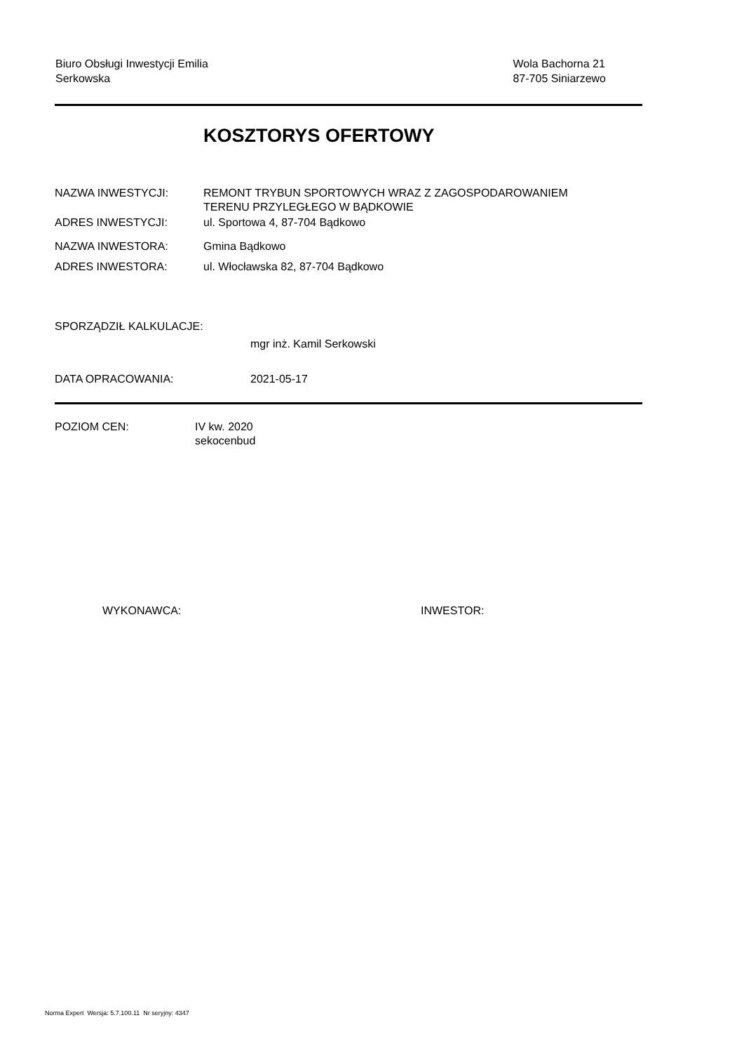Biuro Obsługi Inwestycji Emilia
Serkowska
Wola Bachorna 21
87-705 Siniarzewo
KOSZTORYS OFERTOWY
NAZWA INWESTYCJI: REMONT TRYBUN SPORTOWYCH WRAZ Z ZAGOSPODAROWANIEM
TERENU PRZYLEGŁEGO W BĄDKOWIE
ADRES INWESTYCJI: ul. Sportowa 4, 87-704 Bądkowo
NAZWA INWESTORA: Gmina Bądkowo
ADRES INWESTORA: ul. Włocławska 82, 87-704 Bądkowo
SPORZĄDZIŁ KALKULACJE:
mgr inż. Kamil Serkowski
DATA OPRACOWANIA: 2021-05-17
POZIOM CEN: IV kw. 2020
sekocenbud
WYKONAWCA: INWESTOR:
Norma Expert Wersja: 5.7.100.11 Nr seryjny: 4347